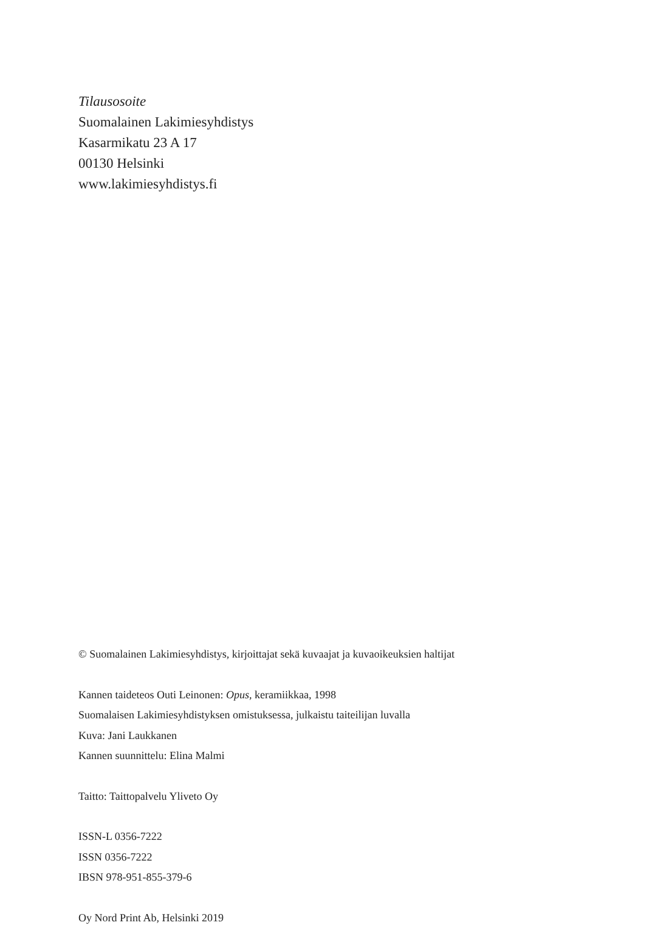Tilausosoite
Suomalainen Lakimiesyhdistys
Kasarmikatu 23 A 17
00130 Helsinki
www.lakimiesyhdistys.fi
© Suomalainen Lakimiesyhdistys, kirjoittajat sekä kuvaajat ja kuvaoikeuksien haltijat
Kannen taideteos Outi Leinonen: Opus, keramiikkaa, 1998
Suomalaisen Lakimiesyhdistyksen omistuksessa, julkaistu taiteilijan luvalla
Kuva: Jani Laukkanen
Kannen suunnittelu: Elina Malmi
Taitto: Taittopalvelu Yliveto Oy
ISSN-L 0356-7222
ISSN 0356-7222
IBSN 978-951-855-379-6
Oy Nord Print Ab, Helsinki 2019